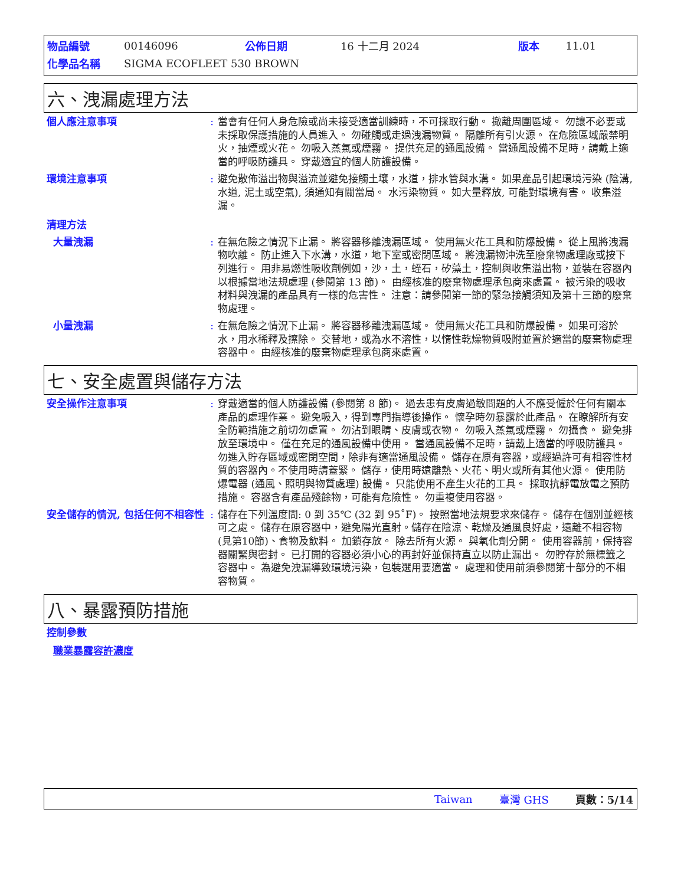| 物品編號 | 00146096 | 公佈日期 | 16 十二月 2024 | 版本 | 11.01 |
| 化學品名稱 | SIGMA ECOFLEET 530 BROWN | | | | |
六、洩漏處理方法
個人應注意事項 : 當會有任何人身危險或尚未接受適當訓練時，不可採取行動。 撤離周圍區域。 勿讓不必要或未採取保護措施的人員進入。 勿碰觸或走過洩漏物質。 隔離所有引火源。 在危險區域嚴禁明火，抽煙或火花。 勿吸入蒸氣或煙霧。 提供充足的通風設備。 當通風設備不足時，請戴上適當的呼吸防護具。 穿戴適宜的個人防護設備。
環境注意事項 : 避免散佈溢出物與溢流並避免接觸土壤，水道，排水管與水溝。 如果產品引起環境污染 (陰溝, 水道, 泥土或空氣), 須通知有關當局。 水污染物質。 如大量釋放, 可能對環境有害。 收集溢漏。
清理方法
大量洩漏 : 在無危險之情況下止漏。 將容器移離洩漏區域。 使用無火花工具和防爆設備。 從上風將洩漏物吹離。 防止進入下水溝，水道，地下室或密閉區域。 將洩漏物沖洗至廢棄物處理廠或按下列進行。 用非易燃性吸收劑例如，沙，土，蛭石，矽藻土，控制與收集溢出物，並裝在容器內以根據當地法規處理 (參閱第 13 節)。 由經核准的廢棄物處理承包商來處置。 被污染的吸收材料與洩漏的產品具有一樣的危害性。 注意：請參閱第一節的緊急接觸須知及第十三節的廢棄物處理。
小量洩漏 : 在無危險之情況下止漏。 將容器移離洩漏區域。 使用無火花工具和防爆設備。 如果可溶於水，用水稀釋及擦除。 交替地，或為水不溶性，以惰性乾燥物質吸附並置於適當的廢棄物處理容器中。 由經核准的廢棄物處理承包商來處置。
七、安全處置與儲存方法
安全操作注意事項 : 穿戴適當的個人防護設備 (參閱第 8 節)。 過去患有皮膚過敏問題的人不應受僱於任何有關本產品的處理作業。 避免吸入，得到專門指導後操作。 懷孕時勿暴露於此產品。 在瞭解所有安全防範措施之前切勿處置。 勿沾到眼睛、皮膚或衣物。 勿吸入蒸氣或煙霧。 勿攝食。 避免排放至環境中。 僅在充足的通風設備中使用。 當通風設備不足時，請戴上適當的呼吸防護具。 勿進入貯存區域或密閉空間，除非有適當通風設備。 儲存在原有容器，或經過許可有相容性材質的容器內。不使用時請蓋緊。 儲存，使用時遠離熱、火花、明火或所有其他火源。 使用防爆電器 (通風、照明與物質處理) 設備。 只能使用不產生火花的工具。 採取抗靜電放電之預防措施。 容器含有產品殘餘物，可能有危險性。 勿重複使用容器。
安全儲存的情況, 包括任何不相容性
: 儲存在下列溫度間: 0 到 35℃ (32 到 95˚F)。 按照當地法規要求來儲存。 儲存在個別並經核可之處。 儲存在原容器中，避免陽光直射。儲存在陰涼、乾燥及通風良好處，遠離不相容物(見第10節)、食物及飲料。 加鎖存放。 除去所有火源。 與氧化劑分開。 使用容器前，保持容器關緊與密封。 已打開的容器必須小心的再封好並保持直立以防止漏出。 勿貯存於無標籤之容器中。 為避免洩漏導致環境污染，包裝選用要適當。 處理和使用前須參閱第十部分的不相容物質。
八、暴露預防措施
控制參數
職業暴露容許濃度
Taiwan 臺灣 GHS 頁數：5/14